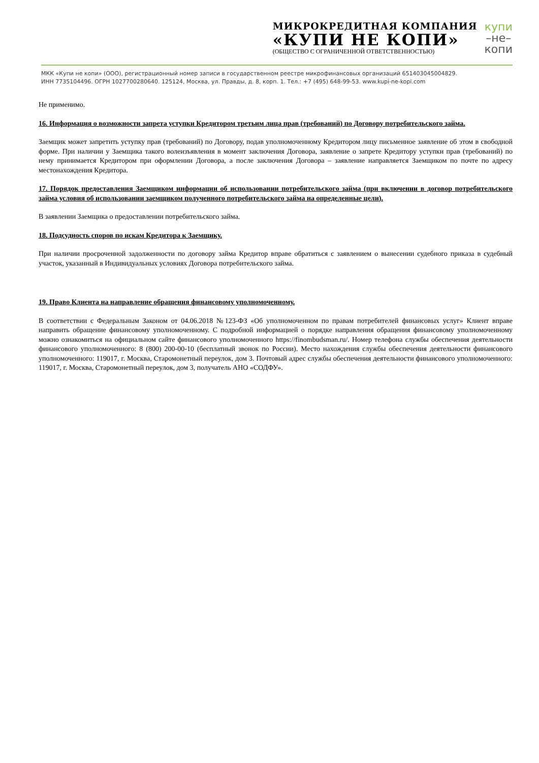МИКРОКРЕДИТНАЯ КОМПАНИЯ
«КУПИ НЕ КОПИ»
(ОБЩЕСТВО С ОГРАНИЧЕННОЙ ОТВЕТСТВЕННОСТЬЮ)
купи
–не–
копи
МКК «Купи не копи» (ООО), регистрационный номер записи в государственном реестре микрофинансовых организаций 651403045004829.
ИНН 7735104496. ОГРН 1027700280640. 125124, Москва, ул. Правды, д. 8, корп. 1. Тел.: +7 (495) 648-99-53. www.kupi-ne-kopi.com
Не применимо.
16. Информация о возможности запрета уступки Кредитором третьим лица прав (требований) по Договору потребительского займа.
Заемщик может запретить уступку прав (требований) по Договору, подав уполномоченному Кредитором лицу письменное заявление об этом в свободной форме. При наличии у Заемщика такого волеизъявления в момент заключения Договора, заявление о запрете Кредитору уступки прав (требований) по нему принимается Кредитором при оформлении Договора, а после заключения Договора – заявление направляется Заемщиком по почте по адресу местонахождения Кредитора.
17. Порядок предоставления Заемщиком информации об использовании потребительского займа (при включении в договор потребительского займа условия об использовании заемщиком полученного потребительского займа на определенные цели).
В заявлении Заемщика о предоставлении потребительского займа.
18. Подсудность споров по искам Кредитора к Заемщику.
При наличии просроченной задолженности по договору займа Кредитор вправе обратиться с заявлением о вынесении судебного приказа в судебный участок, указанный в Индивидуальных условиях Договора потребительского займа.
19. Право Клиента на направление обращения финансовому уполномоченному.
В соответствии с Федеральным Законом от 04.06.2018 №123-ФЗ «Об уполномоченном по правам потребителей финансовых услуг» Клиент вправе направить обращение финансовому уполномоченному. С подробной информацией о порядке направления обращения финансовому уполномоченному можно ознакомиться на официальном сайте финансового уполномоченного https://finombudsman.ru/. Номер телефона службы обеспечения деятельности финансового уполномоченного: 8 (800) 200-00-10 (бесплатный звонок по России). Место нахождения службы обеспечения деятельности финансового уполномоченного: 119017, г. Москва, Старомонетный переулок, дом 3. Почтовый адрес службы обеспечения деятельности финансового уполномоченного: 119017, г. Москва, Старомонетный переулок, дом 3, получатель АНО «СОДФУ».